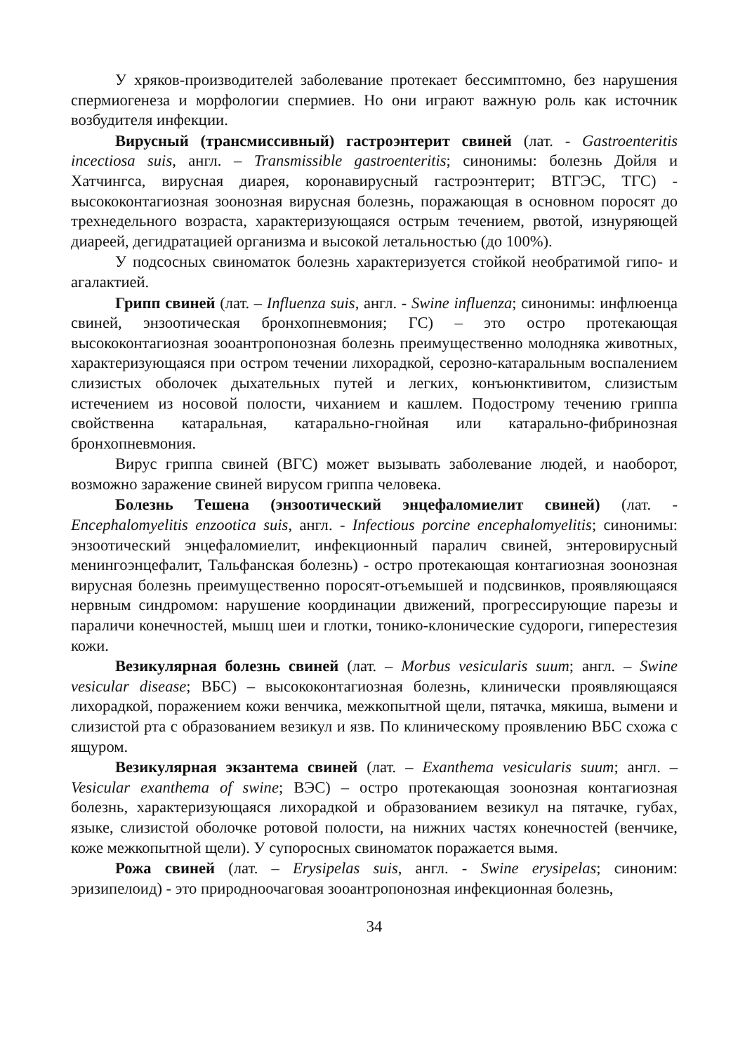У хряков-производителей заболевание протекает бессимптомно, без нарушения спермиогенеза и морфологии спермиев. Но они играют важную роль как источник возбудителя инфекции.
Вирусный (трансмиссивный) гастроэнтерит свиней (лат. - Gastroenteritis incectiosa suis, англ. – Transmissible gastroenteritis; синонимы: болезнь Дойля и Хатчингса, вирусная диарея, коронавирусный гастроэнтерит; ВТГЭС, ТГС) - высококонтагиозная зоонозная вирусная болезнь, поражающая в основном поросят до трехнедельного возраста, характеризующаяся острым течением, рвотой, изнуряющей диареей, дегидратацией организма и высокой летальностью (до 100%).
У подсосных свиноматок болезнь характеризуется стойкой необратимой гипо- и агалактией.
Грипп свиней (лат. – Influenza suis, англ. - Swine influenza; синонимы: инфлюенца свиней, энзоотическая бронхопневмония; ГС) – это остро протекающая высококонтагиозная зооантропонозная болезнь преимущественно молодняка животных, характеризующаяся при остром течении лихорадкой, серозно-катаральным воспалением слизистых оболочек дыхательных путей и легких, конъюнктивитом, слизистым истечением из носовой полости, чиханием и кашлем. Подострому течению гриппа свойственна катаральная, катарально-гнойная или катарально-фибринозная бронхопневмония.
Вирус гриппа свиней (ВГС) может вызывать заболевание людей, и наоборот, возможно заражение свиней вирусом гриппа человека.
Болезнь Тешена (энзоотический энцефаломиелит свиней) (лат. - Encephalomyelitis enzootica suis, англ. - Infectious porcine encephalomyelitis; синонимы: энзоотический энцефаломиелит, инфекционный паралич свиней, энтеровирусный менингоэнцефалит, Тальфанская болезнь) - остро протекающая контагиозная зоонозная вирусная болезнь преимущественно поросят-отъемышей и подсвинков, проявляющаяся нервным синдромом: нарушение координации движений, прогрессирующие парезы и параличи конечностей, мышц шеи и глотки, тонико-клонические судороги, гиперестезия кожи.
Везикулярная болезнь свиней (лат. – Morbus vesicularis suum; англ. – Swine vesicular disease; ВБС) – высококонтагиозная болезнь, клинически проявляющаяся лихорадкой, поражением кожи венчика, межкопытной щели, пятачка, мякиша, вымени и слизистой рта с образованием везикул и язв. По клиническому проявлению ВБС схожа с ящуром.
Везикулярная экзантема свиней (лат. – Exanthema vesicularis suum; англ. – Vesicular exanthema of swine; ВЭС) – остро протекающая зоонозная контагиозная болезнь, характеризующаяся лихорадкой и образованием везикул на пятачке, губах, языке, слизистой оболочке ротовой полости, на нижних частях конечностей (венчике, коже межкопытной щели). У супоросных свиноматок поражается вымя.
Рожа свиней (лат. – Erysipelas suis, англ. - Swine erysipelas; синоним: эризипелоид) - это природноочаговая зооантропонозная инфекционная болезнь,
34